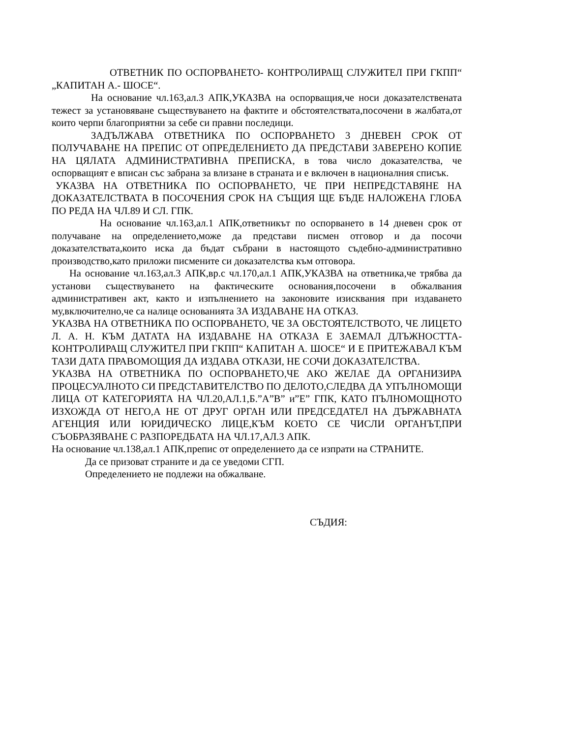ОТВЕТНИК ПО ОСПОРВАНЕТО- КОНТРОЛИРАЩ СЛУЖИТЕЛ ПРИ ГКПП“ „КАПИТАН А.- ШОСЕ“.
На основание чл.163,ал.3 АПК,УКАЗВА на оспорващия,че носи доказателствената тежест за установяване съществуването на фактите и обстоятелствата,посочени в жалбата,от които черпи благоприятни за себе си правни последици.
ЗАДЪЛЖАВА ОТВЕТНИКА ПО ОСПОРВАНЕТО 3 ДНЕВЕН СРОК ОТ ПОЛУЧАВАНЕ НА ПРЕПИС ОТ ОПРЕДЕЛЕНИЕТО ДА ПРЕДСТАВИ ЗАВЕРЕНО КОПИЕ НА ЦЯЛАТА АДМИНИСТРАТИВНА ПРЕПИСКА, в това число доказателства, че оспорващият е вписан със забрана за влизане в страната и е включен в националния списък.
УКАЗВА НА ОТВЕТНИКА ПО ОСПОРВАНЕТО, ЧЕ ПРИ НЕПРЕДСТАВЯНЕ НА ДОКАЗАТЕЛСТВАТА В ПОСОЧЕНИЯ СРОК НА СЪЩИЯ ЩЕ БЪДЕ НАЛОЖЕНА ГЛОБА ПО РЕДА НА ЧЛ.89 И СЛ. ГПК.
На основание чл.163,ал.1 АПК,ответникът по оспорването в 14 дневен срок от получаване на определението,може да представи писмен отговор и да посочи доказателствата,които иска да бъдат събрани в настоящото съдебно-административно производство,като приложи писмените си доказателства към отговора.
На основание чл.163,ал.3 АПК,вр.с чл.170,ал.1 АПК,УКАЗВА на ответника,че трябва да установи съществуването на фактическите основания,посочени в обжалвания административен акт, както и изпълнението на законовите изисквания при издаването му,включително,че са налице основанията ЗА ИЗДАВАНЕ НА ОТКАЗ.
УКАЗВА НА ОТВЕТНИКА ПО ОСПОРВАНЕТО, ЧЕ ЗА ОБСТОЯТЕЛСТВОТО, ЧЕ ЛИЦЕТО Л. А. Н. КЪМ ДАТАТА НА ИЗДАВАНЕ НА ОТКАЗА Е ЗАЕМАЛ ДЛЪЖНОСТТА- КОНТРОЛИРАЩ СЛУЖИТЕЛ ПРИ ГКПП“ КАПИТАН А. ШОСЕ“ И Е ПРИТЕЖАВАЛ КЪМ ТАЗИ ДАТА ПРАВОМОЩИЯ ДА ИЗДАВА ОТКАЗИ, НЕ СОЧИ ДОКАЗАТЕЛСТВА.
УКАЗВА НА ОТВЕТНИКА ПО ОСПОРВАНЕТО,ЧЕ АКО ЖЕЛАЕ ДА ОРГАНИЗИРА ПРОЦЕСУАЛНОТО СИ ПРЕДСТАВИТЕЛСТВО ПО ДЕЛОТО,СЛЕДВА ДА УПЪЛНОМОЩИ ЛИЦА ОТ КАТЕГОРИЯТА НА ЧЛ.20,АЛ.1,Б.”А”В” и”Е” ГПК, КАТО ПЪЛНОМОЩНОТО ИЗХОЖДА ОТ НЕГО,А НЕ ОТ ДРУГ ОРГАН ИЛИ ПРЕДСЕДАТЕЛ НА ДЪРЖАВНАТА АГЕНЦИЯ ИЛИ ЮРИДИЧЕСКО ЛИЦЕ,КЪМ КОЕТО СЕ ЧИСЛИ ОРГАНЪТ,ПРИ СЪОБРАЗЯВАНЕ С РАЗПОРЕДБАТА НА ЧЛ.17,АЛ.3 АПК.
На основание чл.138,ал.1 АПК,препис от определението да се изпрати на СТРАНИТЕ.
Да се призоват страните и да се уведоми СГП.
Определението не подлежи на обжалване.
СЪДИЯ: